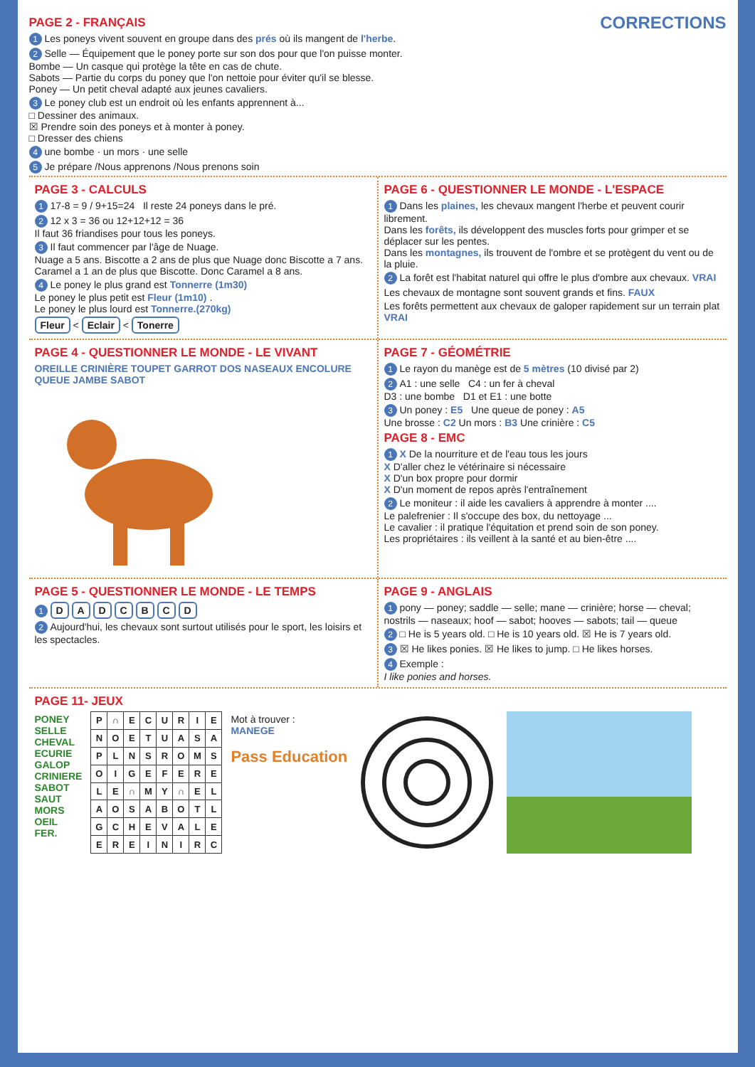CORRECTIONS
PAGE 2 - FRANÇAIS
1 Les poneys vivent souvent en groupe dans des prés où ils mangent de l'herbe.
2 Selle — Équipement que le poney porte sur son dos pour que l'on puisse monter.
Bombe — Un casque qui protège la tête en cas de chute.
Sabots — Partie du corps du poney que l'on nettoie pour éviter qu'il se blesse.
Poney — Un petit cheval adapté aux jeunes cavaliers.
3 Le poney club est un endroit où les enfants apprennent à...
□ Dessiner des animaux.
☒ Prendre soin des poneys et à monter à poney.
□ Dresser des chiens
4 une bombe · un mors · une selle
5 Je prépare /Nous apprenons /Nous prenons soin
PAGE 3 - CALCULS
1 17-8 = 9 / 9+15=24 Il reste 24 poneys dans le pré.
2 12 x 3 = 36 ou 12+12+12 = 36
Il faut 36 friandises pour tous les poneys.
3 Il faut commencer par l'âge de Nuage.
Nuage a 5 ans. Biscotte a 2 ans de plus que Nuage donc Biscotte a 7 ans. Caramel a 1 an de plus que Biscotte. Donc Caramel a 8 ans.
4 Le poney le plus grand est Tonnerre (1m30)
Le poney le plus petit est Fleur (1m10) .
Le poney le plus lourd est Tonnerre.(270kg)
Fleur < Eclair < Tonerre
PAGE 6 - QUESTIONNER LE MONDE - L'ESPACE
1 Dans les plaines, les chevaux mangent l'herbe et peuvent courir librement.
Dans les forêts, ils développent des muscles forts pour grimper et se déplacer sur les pentes.
Dans les montagnes, ils trouvent de l'ombre et se protègent du vent ou de la pluie.
2 La forêt est l'habitat naturel qui offre le plus d'ombre aux chevaux. VRAI
Les chevaux de montagne sont souvent grands et fins. FAUX
Les forêts permettent aux chevaux de galoper rapidement sur un terrain plat VRAI
PAGE 4 - QUESTIONNER LE MONDE - LE VIVANT
OREILLE CRINIÈRE TOUPET GARROT DOS NASEAUX ENCOLURE QUEUE JAMBE SABOT
PAGE 7 - GÉOMÉTRIE
1 Le rayon du manège est de 5 mètres (10 divisé par 2)
2 A1 : une selle C4 : un fer à cheval
D3 : une bombe D1 et E1 : une botte
3 Un poney : E5 Une queue de poney : A5
Une brosse : C2 Un mors : B3 Une crinière : C5
PAGE 8 - EMC
1 X De la nourriture et de l'eau tous les jours
X D'aller chez le vétérinaire si nécessaire
X D'un box propre pour dormir
X D'un moment de repos après l'entraînement
2 Le moniteur : il aide les cavaliers à apprendre à monter ....
Le palefrenier : Il s'occupe des box, du nettoyage ...
Le cavalier : il pratique l'équitation et prend soin de son poney.
Les propriétaires : ils veillent à la santé et au bien-être ....
PAGE 5 - QUESTIONNER LE MONDE - LE TEMPS
1 D A D C B C D
2 Aujourd'hui, les chevaux sont surtout utilisés pour le sport, les loisirs et les spectacles.
PAGE 9 - ANGLAIS
1 pony — poney; saddle — selle; mane — crinière; horse — cheval; nostrils — naseaux; hoof — sabot; hooves — sabots; tail — queue
2 □ He is 5 years old. □ He is 10 years old. ☒ He is 7 years old.
3 ☒ He likes ponies. ☒ He likes to jump. □ He likes horses.
4 Exemple :
I like ponies and horses.
PAGE 11- JEUX
PONEY
SELLE
CHEVAL
ECURIE
GALOP
CRINIERE
SABOT
SAUT
MORS
OEIL
FER.
| P | ∩ | E | C | U | R | I | E |
| N | O | E | T | U | A | S | A |
| P | L | N | S | R | O | M | S |
| O | I | G | E | F | E | R | E |
| L | E | ∩ | M | Y | ∩ | E | L |
| A | O | S | A | B | O | T | L |
| G | C | H | E | V | A | L | E |
| E | R | E | I | N | I | R | C |
Mot à trouver :
MANEGE
Pass Education